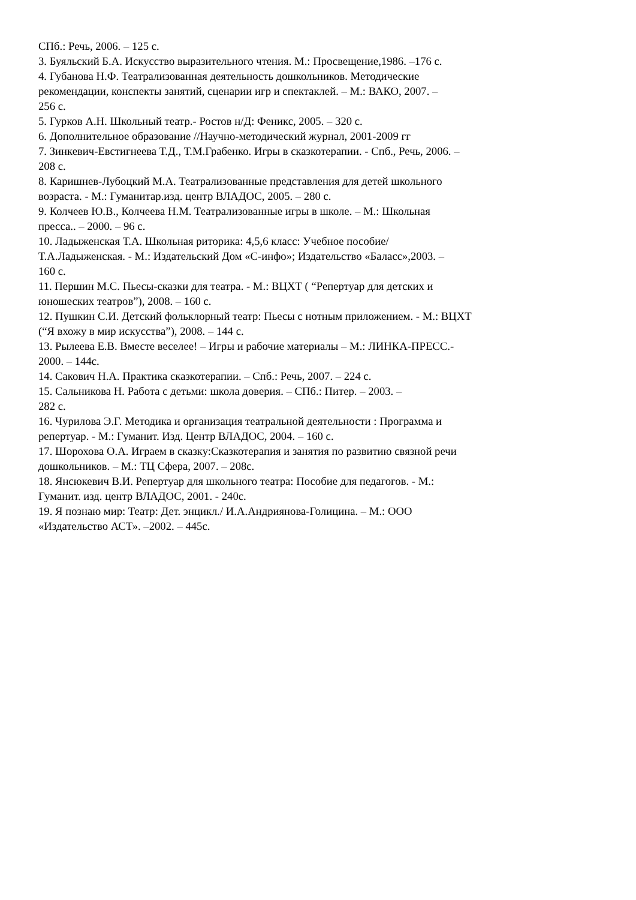СПб.: Речь, 2006. – 125 с.
3. Буяльский Б.А. Искусство выразительного чтения. М.: Просвещение,1986. –176 с.
4. Губанова Н.Ф. Театрализованная деятельность дошкольников. Методические
рекомендации, конспекты занятий, сценарии игр и спектаклей. – М.: ВАКО, 2007. –
256 с.
5. Гурков А.Н. Школьный театр.- Ростов н/Д: Феникс, 2005. – 320 с.
6. Дополнительное образование //Научно-методический журнал, 2001-2009 гг
7. Зинкевич-Евстигнеева Т.Д., Т.М.Грабенко. Игры в сказкотерапии. - Спб., Речь, 2006. –
208 с.
8. Каришнев-Лубоцкий М.А. Театрализованные представления для детей школьного
возраста. - М.: Гуманитар.изд. центр ВЛАДОС, 2005. – 280 с.
9. Колчеев Ю.В., Колчеева Н.М. Театрализованные игры в школе. – М.: Школьная
пресса.. – 2000. – 96 с.
10. Ладыженская Т.А. Школьная риторика: 4,5,6 класс: Учебное пособие/
Т.А.Ладыженская. - М.: Издательский Дом «С-инфо»; Издательство «Баласс»,2003. –
160 с.
11. Першин М.С. Пьесы-сказки для театра. - М.: ВЦХТ ( “Репертуар для детских и
юношеских театров”), 2008. – 160 с.
12. Пушкин С.И. Детский фольклорный театр: Пьесы с нотным приложением. - М.: ВЦХТ
(“Я вхожу в мир искусства”), 2008. – 144 с.
13. Рылеева Е.В. Вместе веселее! – Игры и рабочие материалы – М.: ЛИНКА-ПРЕСС.-
2000. – 144с.
14. Сакович Н.А. Практика сказкотерапии. – Спб.: Речь, 2007. – 224 с.
15. Сальникова Н. Работа с детьми: школа доверия. – СПб.: Питер. – 2003. –
282 с.
16. Чурилова Э.Г. Методика и организация театральной деятельности : Программа и
репертуар. - М.: Гуманит. Изд. Центр ВЛАДОС, 2004. – 160 с.
17. Шорохова О.А. Играем в сказку:Сказкотерапия и занятия по развитию связной речи
дошкольников. – М.: ТЦ Сфера, 2007. – 208с.
18. Янсюкевич В.И. Репертуар для школьного театра: Пособие для педагогов. - М.:
Гуманит. изд. центр ВЛАДОС, 2001. - 240с.
19. Я познаю мир: Театр: Дет. энцикл./ И.А.Андриянова-Голицина. – М.: ООО
«Издательство АСТ». –2002. – 445с.